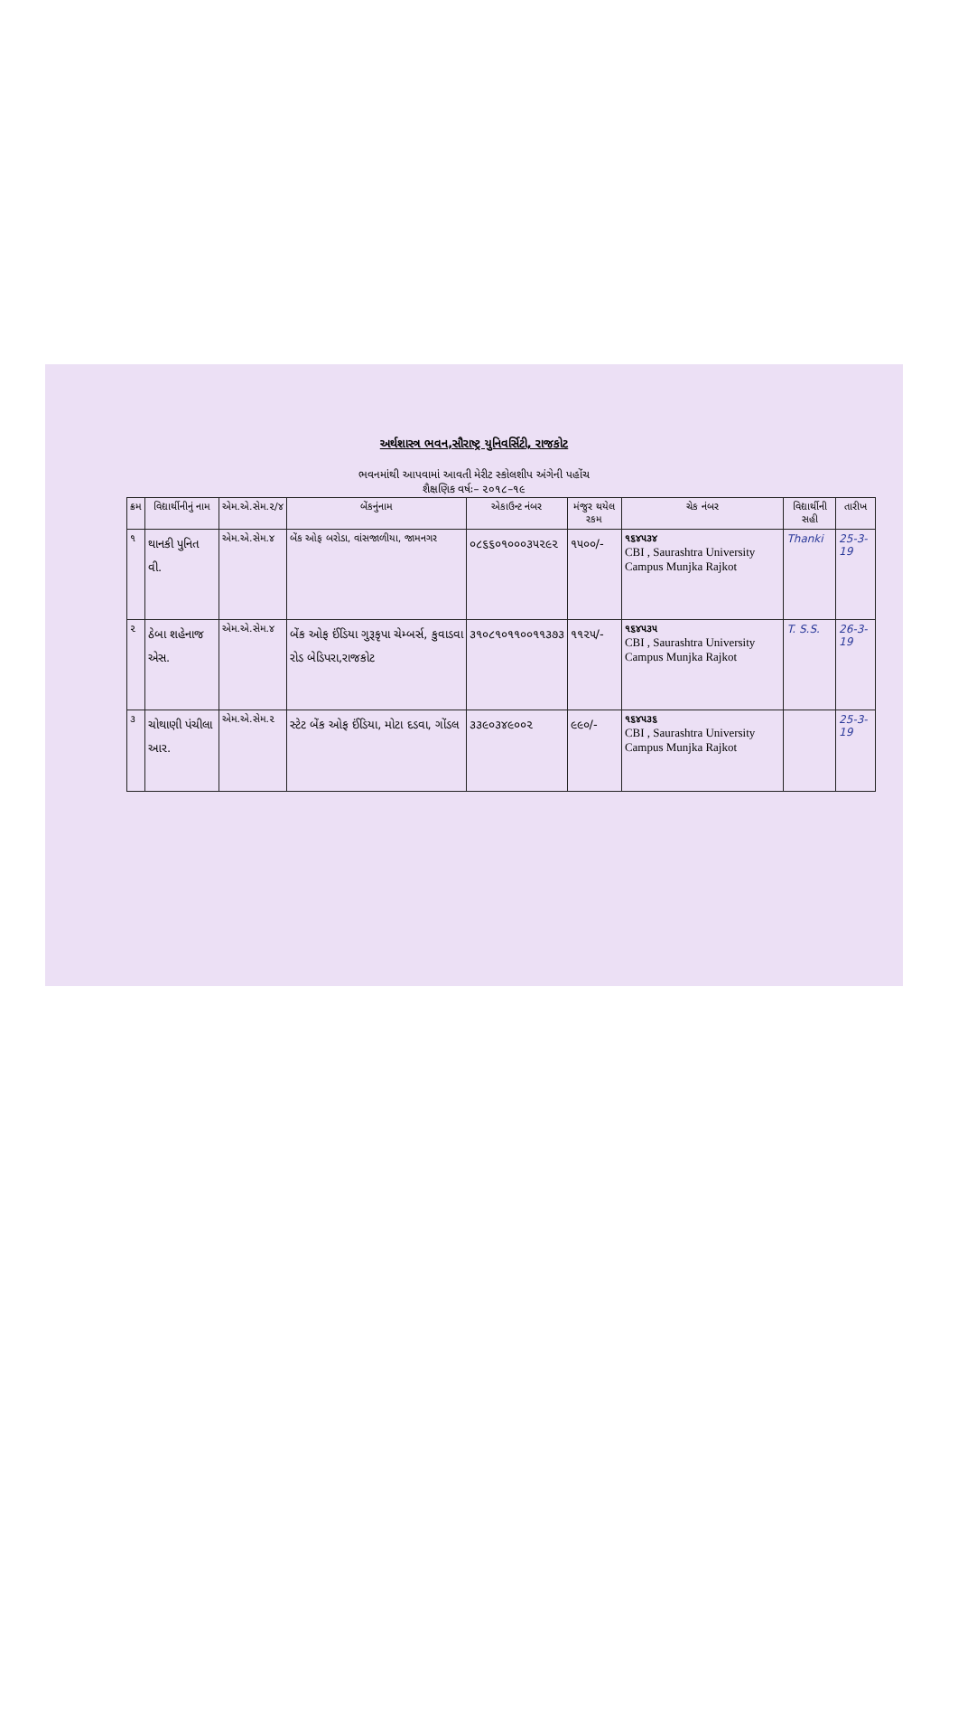અર્થશાસ્ત્ર ભવન,સૌરાષ્ટ્ર યુનિવર્સિટી, રાજકોટ
ભવનમાંથી આપવામાં આવતી મેરીટ સ્કોલશીપ અંગેની પહોંચ
શૈક્ષણિક વર્ષઃ– ૨૦૧૮–૧૯
| ક્રમ | વિદ્યાર્થીનીનું નામ | એમ.એ.સેમ.૨/૪ | બેંકનુંનામ | એકાઉન્ટ નંબર | મંજુર થયેલ રકમ | ચેક નંબર | વિદ્યાર્થીની સહી | તારીખ |
| --- | --- | --- | --- | --- | --- | --- | --- | --- |
| ૧ | થાનકી પુનિત વી. | એમ.એ.સેમ.૪ | બેંક ઓફ બરોડા, વાંસજાળીયા, જામનગર | ૦૮૬૬૦૧૦૦૦૩૫૨૯૨ | ૧૫૦૦/- | ૧૬૪૫૩૪ CBI , Saurashtra University Campus Munjka Rajkot | Thanki | 25-3-19 |
| ૨ | ઠેબા શહેનાજ એસ. | એમ.એ.સેમ.૪ | બેંક ઓફ ઈંડિયા ગુરૂકૃપા ચેમ્બર્સ, કુવાડવા રોડ બેડિપરા,રાજકોટ | ૩૧૦૮૧૦૧૧૦૦૧૧૩૭૩ | ૧૧૨૫/- | ૧૬૪૫૩૫ CBI , Saurashtra University Campus Munjka Rajkot | T. S.S. | 26-3-19 |
| ૩ | ચોથાણી પંચીલા આર. | એમ.એ.સેમ.૨ | સ્ટેટ બેંક ઓફ ઈંડિયા, મોટા દડવા, ગોંડલ | ૩૩૯૦૩૪૯૦૦૨ | ૯૯૦/- | ૧૬૪૫૩૬ CBI , Saurashtra University Campus Munjka Rajkot | | 25-3-19 |